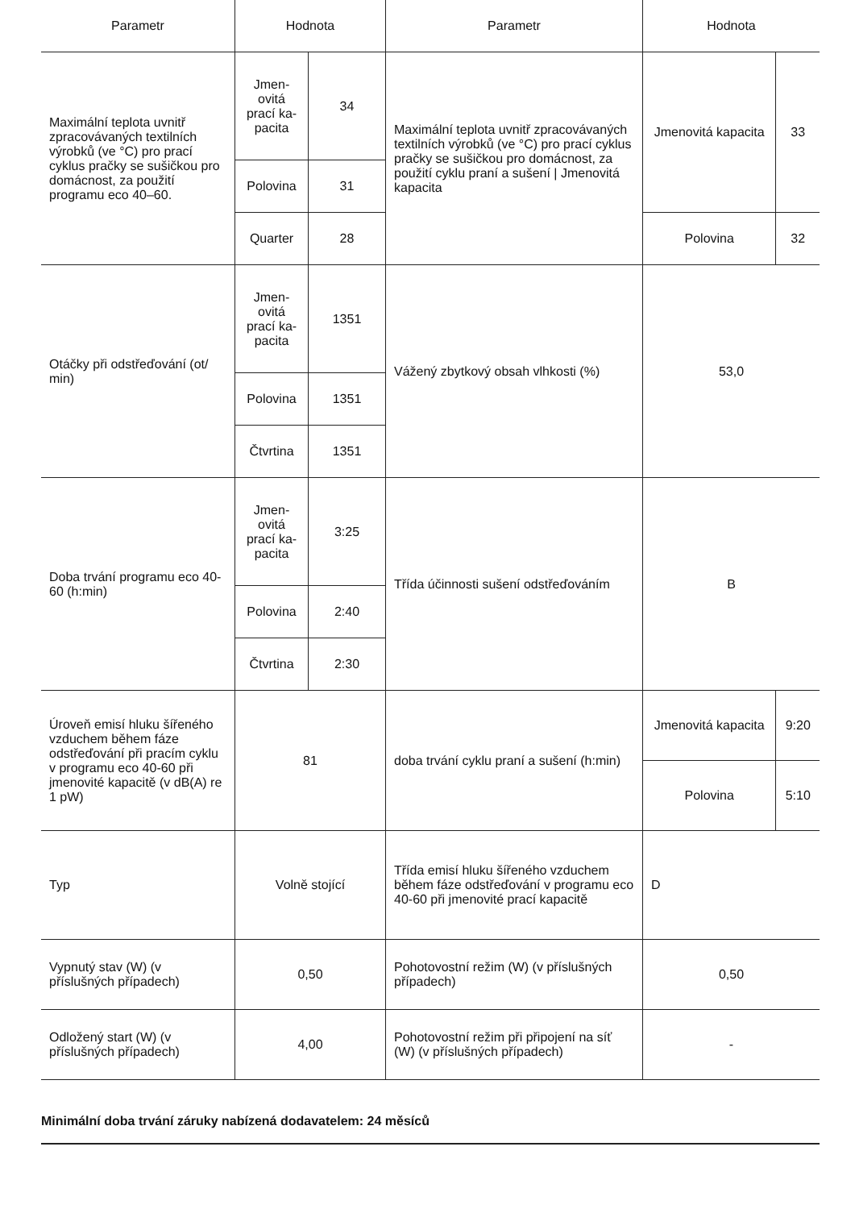| Parametr | Hodnota | | Parametr | Hodnota | |
| --- | --- | --- | --- | --- | --- |
| Maximální teplota uvnitř zpracovávaných textilních výrobků (ve °C) pro prací cyklus pračky se sušičkou pro domácnost, za použití programu eco 40–60. | Jmen-ovitá prací ka-pacita | 34 | Maximální teplota uvnitř zpracovávaných textilních výrobků (ve °C) pro prací cyklus pračky se sušičkou pro domácnost, za použití cyklu praní a sušení / Jmenovitá kapacita | Jmenovitá kapacita | 33 |
| | Polovina | 31 | | | |
| | Quarter | 28 | | Polovina | 32 |
| Otáčky při odstřeďování (ot/ min) | Jmen-ovitá prací ka-pacita | 1351 | Vážený zbytkový obsah vlhkosti (%) | 53,0 | |
| | Polovina | 1351 | | | |
| | Čtvrtina | 1351 | | | |
| Doba trvání programu eco 40-60 (h:min) | Jmen-ovitá prací ka-pacita | 3:25 | Třída účinnosti sušení odstřeďováním | B | |
| | Polovina | 2:40 | | | |
| | Čtvrtina | 2:30 | | | |
| Úroveň emisí hluku šířeného vzduchem během fáze odstřeďování při pracím cyklu v programu eco 40-60 při jmenovité kapacitě (v dB(A) re 1 pW) | 81 | | doba trvání cyklu praní a sušení (h:min) | Jmenovitá kapacita | 9:20 |
| | | | | Polovina | 5:10 |
| Typ | Volně stojící | | Třída emisí hluku šířeného vzduchem během fáze odstřeďování v programu eco 40-60 při jmenovité prací kapacitě | D | |
| Vypnutý stav (W) (v příslušných případech) | 0,50 | | Pohotovostní režim (W) (v příslušných případech) | 0,50 | |
| Odložený start (W) (v příslušných případech) | 4,00 | | Pohotovostní režim při připojení na síť (W) (v příslušných případech) | - | |
Minimální doba trvání záruky nabízená dodavatelem: 24 měsíců